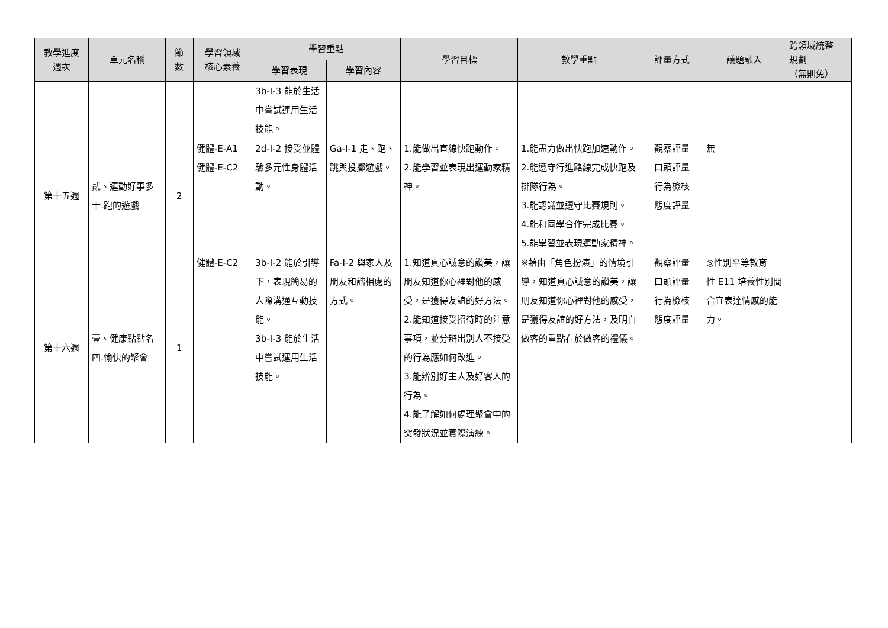| 教學進度 週次 | 單元名稱 | 節 數 | 學習領域 核心素養 | 學習重點 | | 學習目標 | 教學重點 | 評量方式 | 議題融入 | 跨領域統整 規劃 （無則免） |
| --- | --- | --- | --- | --- | --- | --- | --- | --- | --- | --- |
| | | | | 學習表現 | 學習內容 | | | | | |
| | | | | 3b-I-3 能於生活中嘗試運用生活技能。 | | | | | | |
| 第十五週 | 貳、運動好事多 十.跑的遊戲 | 2 | 健體-E-A1 健體-E-C2 | 2d-I-2 接受並體驗多元性身體活動。 | Ga-I-1 走、跑、跳與投擲遊戲。 | 1.能做出直線快跑動作。 2.能學習並表現出運動家精神。 | 1.能盡力做出快跑加速動作。 2.能遵守行進路線完成快跑及排隊行為。 3.能認識並遵守比賽規則。 4.能和同學合作完成比賽。 5.能學習並表現運動家精神。 | 觀察評量 口頭評量 行為檢核 態度評量 | 無 | |
| 第十六週 | 壹、健康點點名 四.愉快的聚會 | 1 | 健體-E-C2 | 3b-I-2 能於引導下，表現簡易的人際溝通互動技能。 3b-I-3 能於生活中嘗試運用生活技能。 | Fa-I-2 與家人及朋友和諧相處的方式。 | 1.知道真心誠意的讚美，讓朋友知道你心裡對他的感受，是獲得友誼的好方法。 2.能知道接受招待時的注意事項，並分辨出別人不接受的行為應如何改進。 3.能辨別好主人及好客人的行為。 4.能了解如何處理聚會中的突發狀況並實際演練。 | ※藉由「角色扮演」的情境引導，知道真心誠意的讚美，讓朋友知道你心裡對他的感受，是獲得友誼的好方法，及明白做客的重點在於做客的禮儀。 | 觀察評量 口頭評量 行為檢核 態度評量 | ◎性別平等教育 性 E11 培養性別間合宜表達情感的能力。 | |